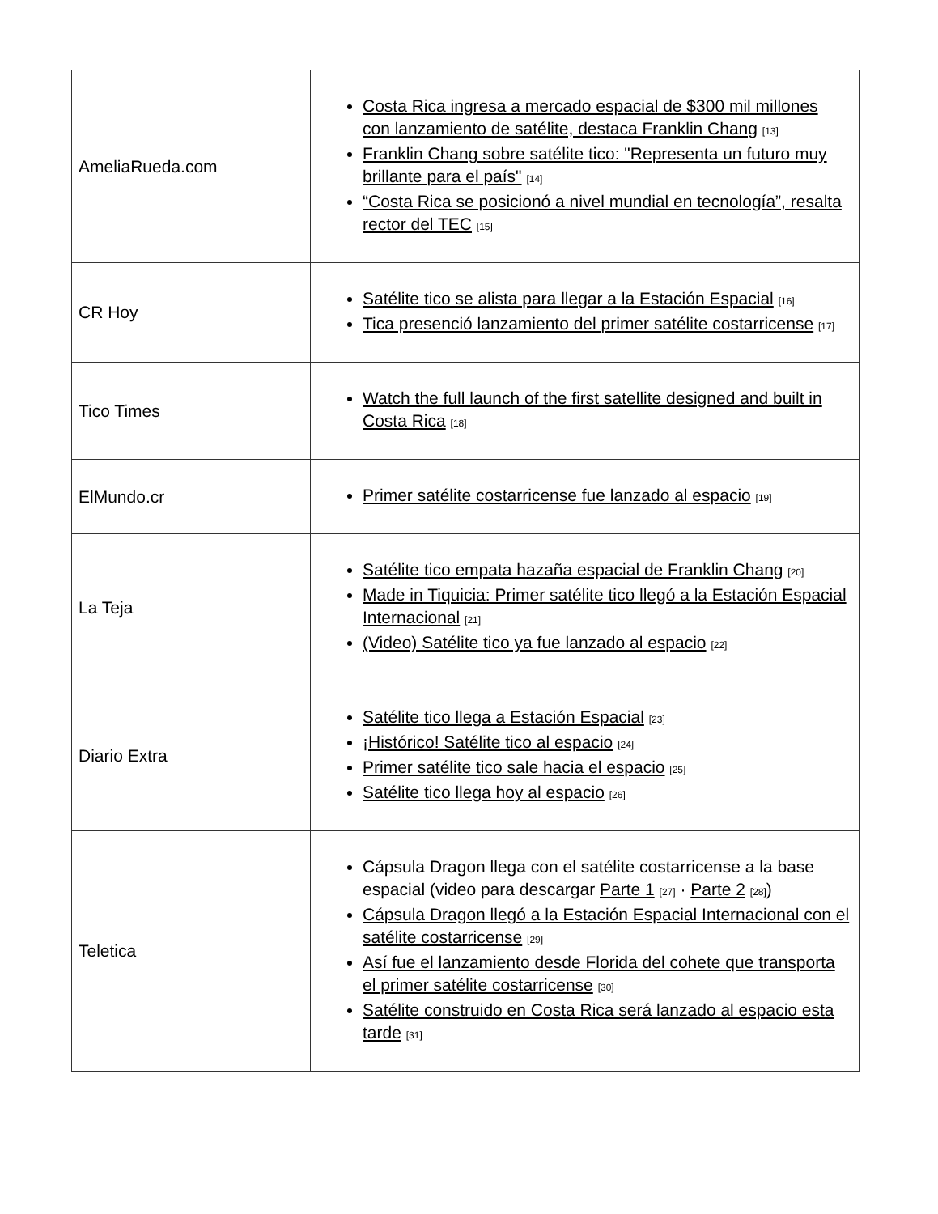| AmeliaRueda.com | Costa Rica ingresa a mercado espacial de $300 mil millones con lanzamiento de satélite, destaca Franklin Chang <sup>[13]</sup> Franklin Chang sobre satélite tico: "Representa un futuro muy brillante para el país" <sup>[14]</sup> “Costa Rica se posicionó a nivel mundial en tecnología”, resalta rector del TEC <sup>[15]</sup> |
| CR Hoy | Satélite tico se alista para llegar a la Estación Espacial <sup>[16]</sup> Tica presenció lanzamiento del primer satélite costarricense <sup>[17]</sup> |
| Tico Times | Watch the full launch of the first satellite designed and built in Costa Rica <sup>[18]</sup> |
| ElMundo.cr | Primer satélite costarricense fue lanzado al espacio <sup>[19]</sup> |
| La Teja | Satélite tico empata hazaña espacial de Franklin Chang <sup>[20]</sup> Made in Tiquicia: Primer satélite tico llegó a la Estación Espacial Internacional <sup>[21]</sup> (Video) Satélite tico ya fue lanzado al espacio <sup>[22]</sup> |
| Diario Extra | Satélite tico llega a Estación Espacial <sup>[23]</sup> ¡Histórico! Satélite tico al espacio <sup>[24]</sup> Primer satélite tico sale hacia el espacio <sup>[25]</sup> Satélite tico llega hoy al espacio <sup>[26]</sup> |
| Teletica | Cápsula Dragon llega con el satélite costarricense a la base espacial (video para descargar Parte 1 <sup>[27]</sup> · Parte 2 <sup>[28]</sup>) Cápsula Dragon llegó a la Estación Espacial Internacional con el satélite costarricense <sup>[29]</sup> Así fue el lanzamiento desde Florida del cohete que transporta el primer satélite costarricense <sup>[30]</sup> Satélite construido en Costa Rica será lanzado al espacio esta tarde <sup>[31]</sup> |